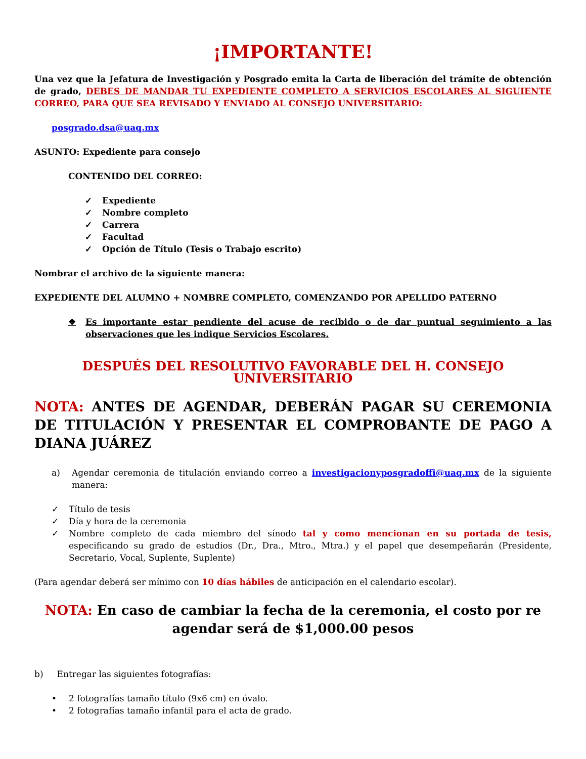¡IMPORTANTE!
Una vez que la Jefatura de Investigación y Posgrado emita la Carta de liberación del trámite de obtención de grado, DEBES DE MANDAR TU EXPEDIENTE COMPLETO A SERVICIOS ESCOLARES AL SIGUIENTE CORREO, PARA QUE SEA REVISADO Y ENVIADO AL CONSEJO UNIVERSITARIO:
posgrado.dsa@uaq.mx
ASUNTO: Expediente para consejo
CONTENIDO DEL CORREO:
✓ Expediente
✓ Nombre completo
✓ Carrera
✓ Facultad
✓ Opción de Título (Tesis o Trabajo escrito)
Nombrar el archivo de la siguiente manera:
EXPEDIENTE DEL ALUMNO + NOMBRE COMPLETO, COMENZANDO POR APELLIDO PATERNO
❖ Es importante estar pendiente del acuse de recibido o de dar puntual seguimiento a las observaciones que les indique Servicios Escolares.
DESPUÉS DEL RESOLUTIVO FAVORABLE DEL H. CONSEJO UNIVERSITARIO
NOTA: ANTES DE AGENDAR, DEBERÁN PAGAR SU CEREMONIA DE TITULACIÓN Y PRESENTAR EL COMPROBANTE DE PAGO A DIANA JUÁREZ
a) Agendar ceremonia de titulación enviando correo a investigacionyposgradoffi@uaq.mx de la siguiente manera:
✓ Título de tesis
✓ Día y hora de la ceremonia
✓ Nombre completo de cada miembro del sínodo tal y como mencionan en su portada de tesis, especificando su grado de estudios (Dr., Dra., Mtro., Mtra.) y el papel que desempeñarán (Presidente, Secretario, Vocal, Suplente, Suplente)
(Para agendar deberá ser mínimo con 10 días hábiles de anticipación en el calendario escolar).
NOTA: En caso de cambiar la fecha de la ceremonia, el costo por re agendar será de $1,000.00 pesos
b) Entregar las siguientes fotografías:
• 2 fotografías tamaño título (9x6 cm) en óvalo.
• 2 fotografías tamaño infantil para el acta de grado.